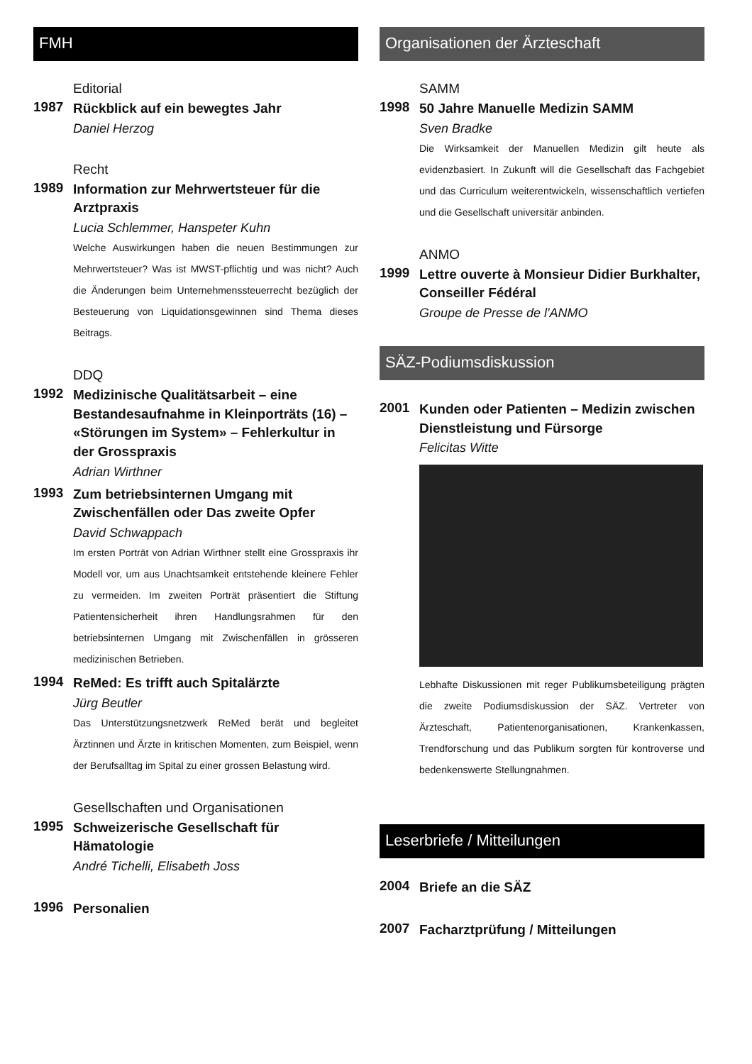FMH
Editorial
1987
Rückblick auf ein bewegtes Jahr
Daniel Herzog
Recht
1989
Information zur Mehrwertsteuer für die Arztpraxis
Lucia Schlemmer, Hanspeter Kuhn
Welche Auswirkungen haben die neuen Bestimmungen zur Mehrwertsteuer? Was ist MWST-pflichtig und was nicht? Auch die Änderungen beim Unternehmenssteuerrecht bezüglich der Besteuerung von Liquidationsgewinnen sind Thema dieses Beitrags.
DDQ
1992
Medizinische Qualitätsarbeit – eine Bestandesaufnahme in Kleinporträts (16) – «Störungen im System» – Fehlerkultur in der Grosspraxis
Adrian Wirthner
1993
Zum betriebsinternen Umgang mit Zwischenfällen oder Das zweite Opfer
David Schwappach
Im ersten Porträt von Adrian Wirthner stellt eine Grosspraxis ihr Modell vor, um aus Unachtsamkeit entstehende kleinere Fehler zu vermeiden. Im zweiten Porträt präsentiert die Stiftung Patientensicherheit ihren Handlungsrahmen für den betriebsinternen Umgang mit Zwischenfällen in grösseren medizinischen Betrieben.
1994
ReMed: Es trifft auch Spitalärzte
Jürg Beutler
Das Unterstützungsnetzwerk ReMed berät und begleitet Ärztinnen und Ärzte in kritischen Momenten, zum Beispiel, wenn der Berufsalltag im Spital zu einer grossen Belastung wird.
Gesellschaften und Organisationen
1995
Schweizerische Gesellschaft für Hämatologie
André Tichelli, Elisabeth Joss
1996
Personalien
Organisationen der Ärzteschaft
SAMM
1998
50 Jahre Manuelle Medizin SAMM
Sven Bradke
Die Wirksamkeit der Manuellen Medizin gilt heute als evidenzbasiert. In Zukunft will die Gesellschaft das Fachgebiet und das Curriculum weiterentwickeln, wissenschaftlich vertiefen und die Gesellschaft universitär anbinden.
ANMO
1999
Lettre ouverte à Monsieur Didier Burkhalter, Conseiller Fédéral
Groupe de Presse de l'ANMO
SÄZ-Podiumsdiskussion
2001
Kunden oder Patienten – Medizin zwischen Dienstleistung und Fürsorge
Felicitas Witte
Lebhafte Diskussionen mit reger Publikumsbeteiligung prägten die zweite Podiumsdiskussion der SÄZ. Vertreter von Ärzteschaft, Patientenorganisationen, Krankenkassen, Trendforschung und das Publikum sorgten für kontroverse und bedenkenswerte Stellungnahmen.
Leserbriefe / Mitteilungen
2004
Briefe an die SÄZ
2007
Facharztprüfung / Mitteilungen